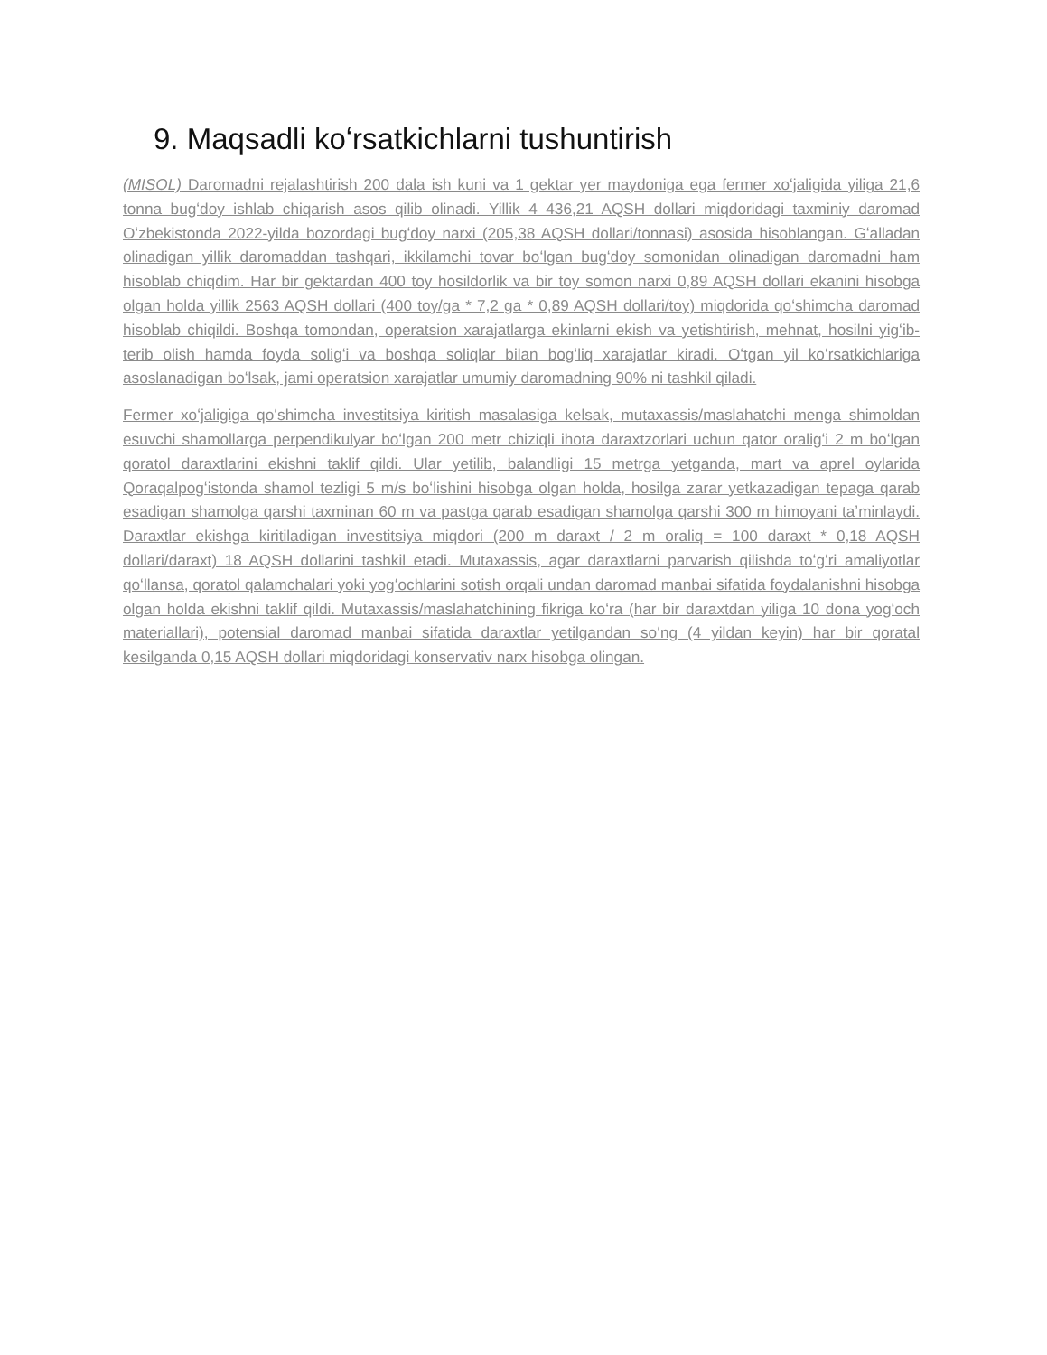9. Maqsadli koʻrsatkichlarni tushuntirish
(MISOL) Daromadni rejalashtirish 200 dala ish kuni va 1 gektar yer maydoniga ega fermer xoʻjaligida yiliga 21,6 tonna bugʻdoy ishlab chiqarish asos qilib olinadi. Yillik 4 436,21 AQSH dollari miqdoridagi taxminiy daromad Oʻzbekistonda 2022-yilda bozordagi bugʻdoy narxi (205,38 AQSH dollari/tonnasi) asosida hisoblangan. Gʻalladan olinadigan yillik daromaddan tashqari, ikkilamchi tovar boʻlgan bugʻdoy somonidan olinadigan daromadni ham hisoblab chiqdim. Har bir gektardan 400 toy hosildorlik va bir toy somon narxi 0,89 AQSH dollari ekanini hisobga olgan holda yillik 2563 AQSH dollari (400 toy/ga * 7,2 ga * 0,89 AQSH dollari/toy) miqdorida qoʻshimcha daromad hisoblab chiqildi. Boshqa tomondan, operatsion xarajatlarga ekinlarni ekish va yetishtirish, mehnat, hosilni yigʻib-terib olish hamda foyda soligʻi va boshqa soliqlar bilan bogʻliq xarajatlar kiradi. Oʻtgan yil koʻrsatkichlariga asoslanadigan boʻlsak, jami operatsion xarajatlar umumiy daromadning 90% ni tashkil qiladi.
Fermer xoʻjaligiga qoʻshimcha investitsiya kiritish masalasiga kelsak, mutaxassis/maslahatchi menga shimoldan esuvchi shamollarga perpendikulyar boʻlgan 200 metr chiziqli ihota daraxtzorlari uchun qator oraligʻi 2 m boʻlgan qoratol daraxtlarini ekishni taklif qildi. Ular yetilib, balandligi 15 metrga yetganda, mart va aprel oylarida Qoraqalpogʻistonda shamol tezligi 5 m/s boʻlishini hisobga olgan holda, hosilga zarar yetkazadigan tepaga qarab esadigan shamolga qarshi taxminan 60 m va pastga qarab esadigan shamolga qarshi 300 m himoyani taʼminlaydi. Daraxtlar ekishga kiritiladigan investitsiya miqdori (200 m daraxt / 2 m oraliq = 100 daraxt * 0,18 AQSH dollari/daraxt) 18 AQSH dollarini tashkil etadi. Mutaxassis, agar daraxtlarni parvarish qilishda toʻgʻri amaliyotlar qoʻllansa, qoratol qalamchalari yoki yogʻochlarini sotish orqali undan daromad manbai sifatida foydalanishni hisobga olgan holda ekishni taklif qildi. Mutaxassis/maslahatchining fikriga koʻra (har bir daraxtdan yiliga 10 dona yogʻoch materiallari), potensial daromad manbai sifatida daraxtlar yetilgandan soʻng (4 yildan keyin) har bir qoratal kesilganda 0,15 AQSH dollari miqdoridagi konservativ narx hisobga olingan.